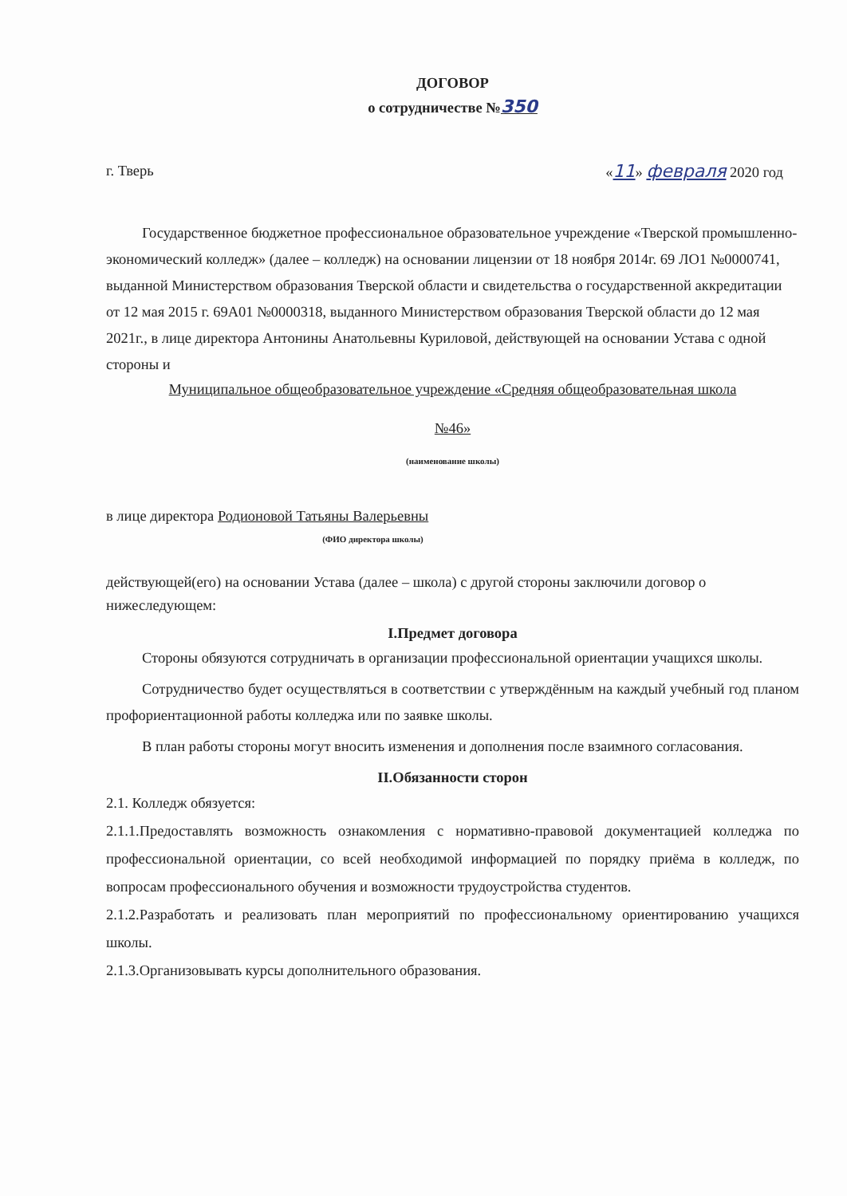ДОГОВОР
о сотрудничестве №350
г. Тверь «11» февраля 2020 год
Государственное бюджетное профессиональное образовательное учреждение «Тверской промышленно-экономический колледж» (далее – колледж) на основании лицензии от 18 ноября 2014г. 69 ЛО1 №0000741, выданной Министерством образования Тверской области и свидетельства о государственной аккредитации от 12 мая 2015 г. 69А01 №0000318, выданного Министерством образования Тверской области до 12 мая 2021г., в лице директора Антонины Анатольевны Куриловой, действующей на основании Устава с одной стороны и
Муниципальное общеобразовательное учреждение «Средняя общеобразовательная школа
№46»
(наименование школы)
в лице директора Родионовой Татьяны Валерьевны
(ФИО директора школы)
действующей(его) на основании Устава (далее – школа) с другой стороны заключили договор о нижеследующем:
I.Предмет договора
Стороны обязуются сотрудничать в организации профессиональной ориентации учащихся школы.
Сотрудничество будет осуществляться в соответствии с утверждённым на каждый учебный год планом профориентационной работы колледжа или по заявке школы.
В план работы стороны могут вносить изменения и дополнения после взаимного согласования.
II.Обязанности сторон
2.1. Колледж обязуется:
2.1.1.Предоставлять возможность ознакомления с нормативно-правовой документацией колледжа по профессиональной ориентации, со всей необходимой информацией по порядку приёма в колледж, по вопросам профессионального обучения и возможности трудоустройства студентов.
2.1.2.Разработать и реализовать план мероприятий по профессиональному ориентированию учащихся школы.
2.1.3.Организовывать курсы дополнительного образования.